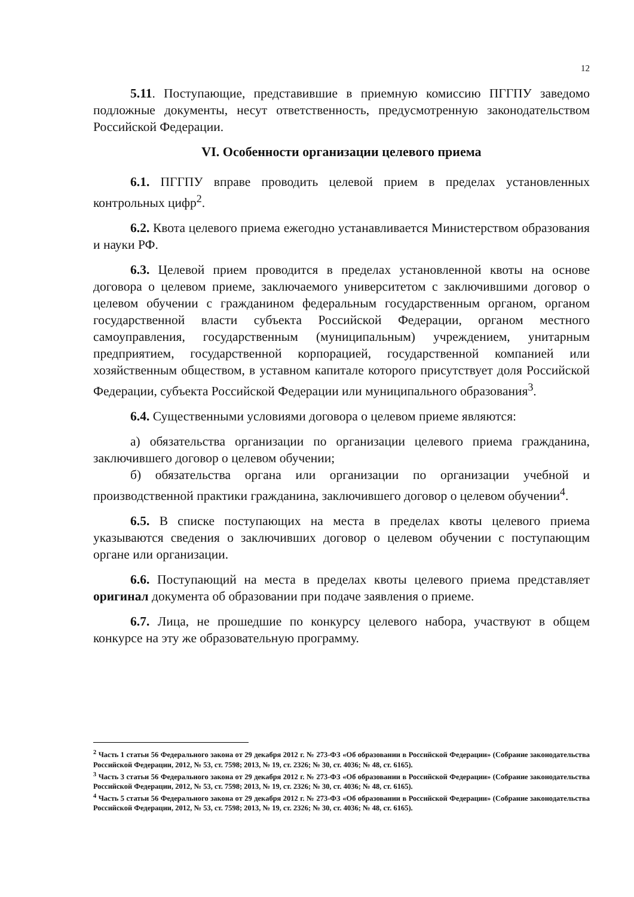12
5.11. Поступающие, представившие в приемную комиссию ПГГПУ заведомо подложные документы, несут ответственность, предусмотренную законодательством Российской Федерации.
VI. Особенности организации целевого приема
6.1. ПГГПУ вправе проводить целевой прием в пределах установленных контрольных цифр<sup>2</sup>.
6.2. Квота целевого приема ежегодно устанавливается Министерством образования и науки РФ.
6.3. Целевой прием проводится в пределах установленной квоты на основе договора о целевом приеме, заключаемого университетом с заключившими договор о целевом обучении с гражданином федеральным государственным органом, органом государственной власти субъекта Российской Федерации, органом местного самоуправления, государственным (муниципальным) учреждением, унитарным предприятием, государственной корпорацией, государственной компанией или хозяйственным обществом, в уставном капитале которого присутствует доля Российской Федерации, субъекта Российской Федерации или муниципального образования<sup>3</sup>.
6.4. Существенными условиями договора о целевом приеме являются:
а) обязательства организации по организации целевого приема гражданина, заключившего договор о целевом обучении;
б) обязательства органа или организации по организации учебной и производственной практики гражданина, заключившего договор о целевом обучении<sup>4</sup>.
6.5. В списке поступающих на места в пределах квоты целевого приема указываются сведения о заключивших договор о целевом обучении с поступающим органе или организации.
6.6. Поступающий на места в пределах квоты целевого приема представляет оригинал документа об образовании при подаче заявления о приеме.
6.7. Лица, не прошедшие по конкурсу целевого набора, участвуют в общем конкурсе на эту же образовательную программу.
<sup>2</sup> Часть 1 статьи 56 Федерального закона от 29 декабря 2012 г. № 273-ФЗ «Об образовании в Российской Федерации» (Собрание законодательства Российской Федерации, 2012, № 53, ст. 7598; 2013, № 19, ст. 2326; № 30, ст. 4036; № 48, ст. 6165).
<sup>3</sup> Часть 3 статьи 56 Федерального закона от 29 декабря 2012 г. № 273-ФЗ «Об образовании в Российской Федерации» (Собрание законодательства Российской Федерации, 2012, № 53, ст. 7598; 2013, № 19, ст. 2326; № 30, ст. 4036; № 48, ст. 6165).
<sup>4</sup> Часть 5 статьи 56 Федерального закона от 29 декабря 2012 г. № 273-ФЗ «Об образовании в Российской Федерации» (Собрание законодательства Российской Федерации, 2012, № 53, ст. 7598; 2013, № 19, ст. 2326; № 30, ст. 4036; № 48, ст. 6165).